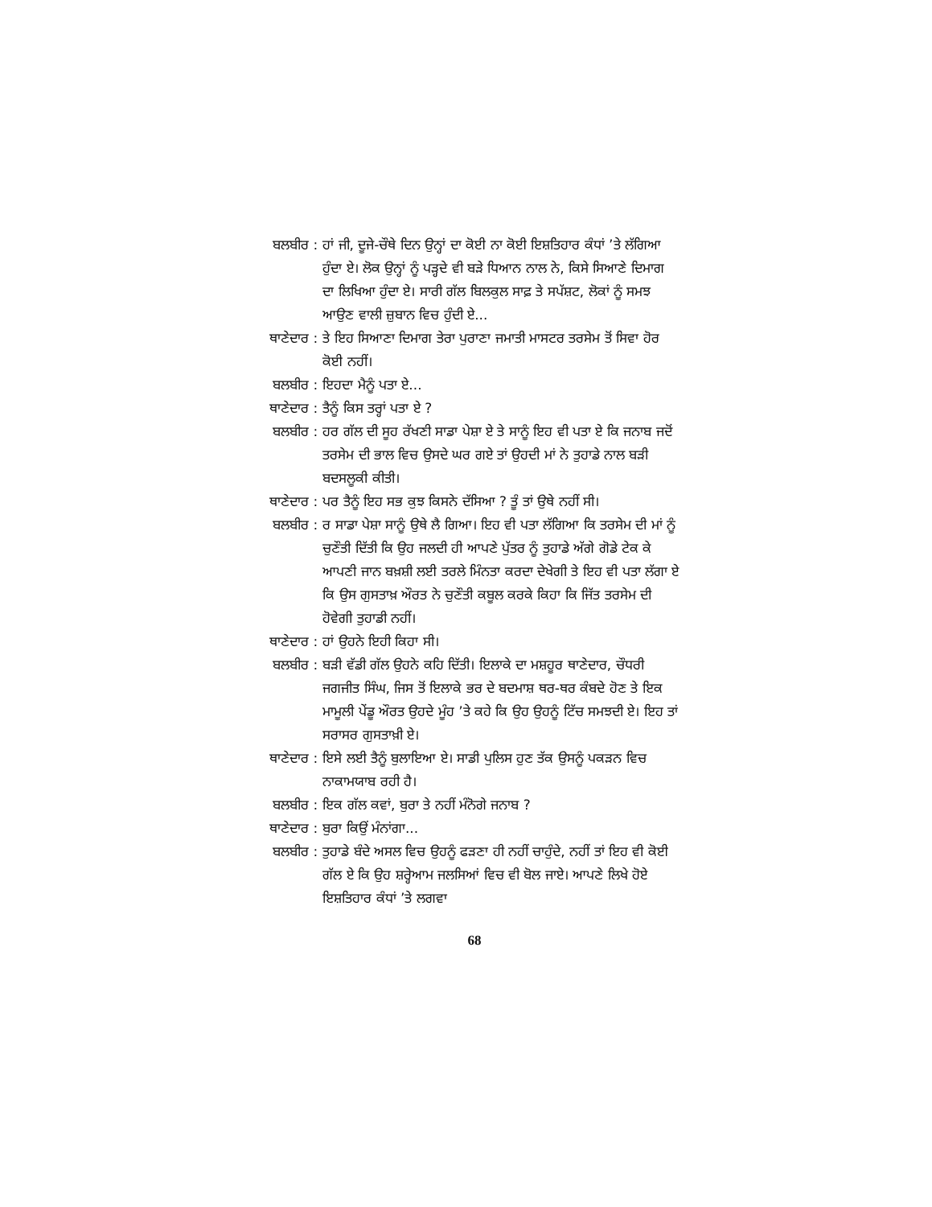| ਬਲਬੀਰ : | ਹਾਂ ਜੀ, ਦੂਜੇ-ਚੌਥੇ ਦਿਨ ਉਨ੍ਹਾਂ ਦਾ ਕੋਈ ਨਾ ਕੋਈ ਇਸ਼ਤਿਹਾਰ ਕੰਧਾਂ ’ਤੇ ਲੱਗਿਆ ਹੁੰਦਾ ਏ। ਲੋਕ ਉਨ੍ਹਾਂ ਨੂੰ ਪੜ੍ਹਦੇ ਵੀ ਬੜੇ ਧਿਆਨ ਨਾਲ ਨੇ, ਕਿਸੇ ਸਿਆਣੇ ਦਿਮਾਗ ਦਾ ਲਿਖਿਆ ਹੁੰਦਾ ਏ। ਸਾਰੀ ਗੱਲ ਬਿਲਕੁਲ ਸਾਫ਼ ਤੇ ਸਪੱਸ਼ਟ, ਲੋਕਾਂ ਨੂੰ ਸਮਝ ਆਉਣ ਵਾਲੀ ਜ਼ੁਬਾਨ ਵਿਚ ਹੁੰਦੀ ਏ... |
| ਥਾਣੇਦਾਰ : | ਤੇ ਇਹ ਸਿਆਣਾ ਦਿਮਾਗ ਤੇਰਾ ਪੁਰਾਣਾ ਜਮਾਤੀ ਮਾਸਟਰ ਤਰਸੇਮ ਤੋਂ ਸਿਵਾ ਹੋਰ ਕੋਈ ਨਹੀਂ। |
| ਬਲਬੀਰ : | ਇਹਦਾ ਮੈਨੂੰ ਪਤਾ ਏ... |
| ਥਾਣੇਦਾਰ : | ਤੈਨੂੰ ਕਿਸ ਤਰ੍ਹਾਂ ਪਤਾ ਏ ? |
| ਬਲਬੀਰ : | ਹਰ ਗੱਲ ਦੀ ਸੂਹ ਰੱਖਣੀ ਸਾਡਾ ਪੇਸ਼ਾ ਏ ਤੇ ਸਾਨੂੰ ਇਹ ਵੀ ਪਤਾ ਏ ਕਿ ਜਨਾਬ ਜਦੋਂ ਤਰਸੇਮ ਦੀ ਭਾਲ ਵਿਚ ਉਸਦੇ ਘਰ ਗਏ ਤਾਂ ਉਹਦੀ ਮਾਂ ਨੇ ਤੁਹਾਡੇ ਨਾਲ ਬੜੀ ਬਦਸਲੂਕੀ ਕੀਤੀ। |
| ਥਾਣੇਦਾਰ : | ਪਰ ਤੈਨੂੰ ਇਹ ਸਭ ਕੁਝ ਕਿਸਨੇ ਦੱਸਿਆ ? ਤੂੰ ਤਾਂ ਉਥੇ ਨਹੀਂ ਸੀ। |
| ਬਲਬੀਰ : | ਰ ਸਾਡਾ ਪੇਸ਼ਾ ਸਾਨੂੰ ਉਥੇ ਲੈ ਗਿਆ। ਇਹ ਵੀ ਪਤਾ ਲੱਗਿਆ ਕਿ ਤਰਸੇਮ ਦੀ ਮਾਂ ਨੂੰ ਚੁਣੌਤੀ ਦਿੱਤੀ ਕਿ ਉਹ ਜਲਦੀ ਹੀ ਆਪਣੇ ਪੁੱਤਰ ਨੂੰ ਤੁਹਾਡੇ ਅੱਗੇ ਗੋਡੇ ਟੇਕ ਕੇ ਆਪਣੀ ਜਾਨ ਬਖ਼ਸ਼ੀ ਲਈ ਤਰਲੇ ਮਿੰਨਤਾ ਕਰਦਾ ਦੇਖੇਗੀ ਤੇ ਇਹ ਵੀ ਪਤਾ ਲੱਗਾ ਏ ਕਿ ਉਸ ਗੁਸਤਾਖ਼ ਔਰਤ ਨੇ ਚੁਣੌਤੀ ਕਬੂਲ ਕਰਕੇ ਕਿਹਾ ਕਿ ਜਿੱਤ ਤਰਸੇਮ ਦੀ ਹੋਵੇਗੀ ਤੁਹਾਡੀ ਨਹੀਂ। |
| ਥਾਣੇਦਾਰ : | ਹਾਂ ਉਹਨੇ ਇਹੀ ਕਿਹਾ ਸੀ। |
| ਬਲਬੀਰ : | ਬੜੀ ਵੱਡੀ ਗੱਲ ਉਹਨੇ ਕਹਿ ਦਿੱਤੀ। ਇਲਾਕੇ ਦਾ ਮਸ਼ਹੂਰ ਥਾਣੇਦਾਰ, ਚੌਧਰੀ ਜਗਜੀਤ ਸਿੰਘ, ਜਿਸ ਤੋਂ ਇਲਾਕੇ ਭਰ ਦੇ ਬਦਮਾਸ਼ ਥਰ-ਥਰ ਕੰਬਦੇ ਹੋਣ ਤੇ ਇਕ ਮਾਮੂਲੀ ਪੇਂਡੂ ਔਰਤ ਉਹਦੇ ਮੂੰਹ ’ਤੇ ਕਹੇ ਕਿ ਉਹ ਉਹਨੂੰ ਟਿੱਚ ਸਮਝਦੀ ਏ। ਇਹ ਤਾਂ ਸਰਾਸਰ ਗੁਸਤਾਖ਼ੀ ਏ। |
| ਥਾਣੇਦਾਰ : | ਇਸੇ ਲਈ ਤੈਨੂੰ ਬੁਲਾਇਆ ਏ। ਸਾਡੀ ਪੁਲਿਸ ਹੁਣ ਤੱਕ ਉਸਨੂੰ ਪਕੜਨ ਵਿਚ ਨਾਕਾਮਯਾਬ ਰਹੀ ਹੈ। |
| ਬਲਬੀਰ : | ਇਕ ਗੱਲ ਕਵਾਂ, ਬੁਰਾ ਤੇ ਨਹੀਂ ਮੰਨੋਗੇ ਜਨਾਬ ? |
| ਥਾਣੇਦਾਰ : | ਬੁਰਾ ਕਿਉਂ ਮੰਨਾਂਗਾ... |
| ਬਲਬੀਰ : | ਤੁਹਾਡੇ ਬੰਦੇ ਅਸਲ ਵਿਚ ਉਹਨੂੰ ਫੜਣਾ ਹੀ ਨਹੀਂ ਚਾਹੁੰਦੇ, ਨਹੀਂ ਤਾਂ ਇਹ ਵੀ ਕੋਈ ਗੱਲ ਏ ਕਿ ਉਹ ਸ਼ਰ੍ਹੇਆਮ ਜਲਸਿਆਂ ਵਿਚ ਵੀ ਬੋਲ ਜਾਏ। ਆਪਣੇ ਲਿਖੇ ਹੋਏ ਇਸ਼ਤਿਹਾਰ ਕੰਧਾਂ ’ਤੇ ਲਗਵਾ |
68